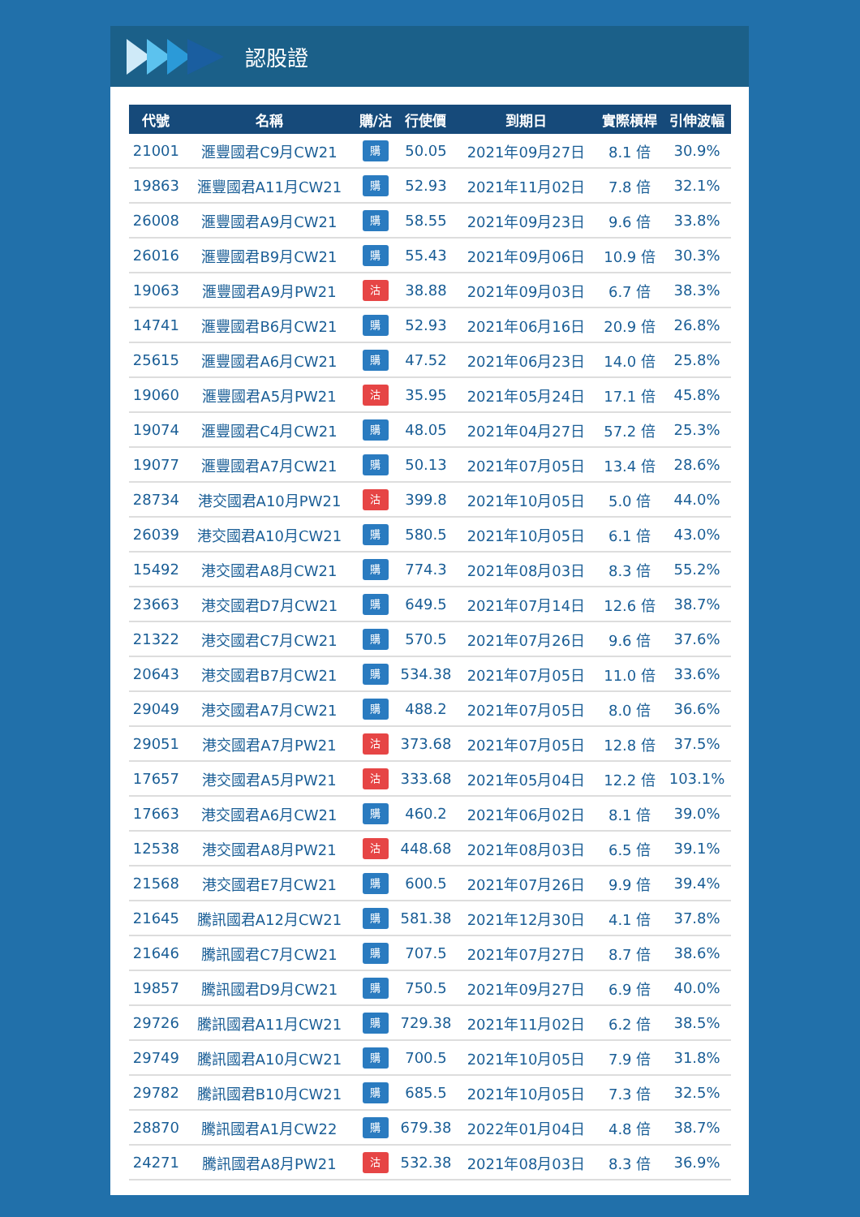認股證
| 代號 | 名稱 | 購/沽 | 行使價 | 到期日 | 實際槓桿 | 引伸波幅 |
| --- | --- | --- | --- | --- | --- | --- |
| 21001 | 滙豐國君C9月CW21 | 購 | 50.05 | 2021年09月27日 | 8.1 倍 | 30.9% |
| 19863 | 滙豐國君A11月CW21 | 購 | 52.93 | 2021年11月02日 | 7.8 倍 | 32.1% |
| 26008 | 滙豐國君A9月CW21 | 購 | 58.55 | 2021年09月23日 | 9.6 倍 | 33.8% |
| 26016 | 滙豐國君B9月CW21 | 購 | 55.43 | 2021年09月06日 | 10.9 倍 | 30.3% |
| 19063 | 滙豐國君A9月PW21 | 沽 | 38.88 | 2021年09月03日 | 6.7 倍 | 38.3% |
| 14741 | 滙豐國君B6月CW21 | 購 | 52.93 | 2021年06月16日 | 20.9 倍 | 26.8% |
| 25615 | 滙豐國君A6月CW21 | 購 | 47.52 | 2021年06月23日 | 14.0 倍 | 25.8% |
| 19060 | 滙豐國君A5月PW21 | 沽 | 35.95 | 2021年05月24日 | 17.1 倍 | 45.8% |
| 19074 | 滙豐國君C4月CW21 | 購 | 48.05 | 2021年04月27日 | 57.2 倍 | 25.3% |
| 19077 | 滙豐國君A7月CW21 | 購 | 50.13 | 2021年07月05日 | 13.4 倍 | 28.6% |
| 28734 | 港交國君A10月PW21 | 沽 | 399.8 | 2021年10月05日 | 5.0 倍 | 44.0% |
| 26039 | 港交國君A10月CW21 | 購 | 580.5 | 2021年10月05日 | 6.1 倍 | 43.0% |
| 15492 | 港交國君A8月CW21 | 購 | 774.3 | 2021年08月03日 | 8.3 倍 | 55.2% |
| 23663 | 港交國君D7月CW21 | 購 | 649.5 | 2021年07月14日 | 12.6 倍 | 38.7% |
| 21322 | 港交國君C7月CW21 | 購 | 570.5 | 2021年07月26日 | 9.6 倍 | 37.6% |
| 20643 | 港交國君B7月CW21 | 購 | 534.38 | 2021年07月05日 | 11.0 倍 | 33.6% |
| 29049 | 港交國君A7月CW21 | 購 | 488.2 | 2021年07月05日 | 8.0 倍 | 36.6% |
| 29051 | 港交國君A7月PW21 | 沽 | 373.68 | 2021年07月05日 | 12.8 倍 | 37.5% |
| 17657 | 港交國君A5月PW21 | 沽 | 333.68 | 2021年05月04日 | 12.2 倍 | 103.1% |
| 17663 | 港交國君A6月CW21 | 購 | 460.2 | 2021年06月02日 | 8.1 倍 | 39.0% |
| 12538 | 港交國君A8月PW21 | 沽 | 448.68 | 2021年08月03日 | 6.5 倍 | 39.1% |
| 21568 | 港交國君E7月CW21 | 購 | 600.5 | 2021年07月26日 | 9.9 倍 | 39.4% |
| 21645 | 騰訊國君A12月CW21 | 購 | 581.38 | 2021年12月30日 | 4.1 倍 | 37.8% |
| 21646 | 騰訊國君C7月CW21 | 購 | 707.5 | 2021年07月27日 | 8.7 倍 | 38.6% |
| 19857 | 騰訊國君D9月CW21 | 購 | 750.5 | 2021年09月27日 | 6.9 倍 | 40.0% |
| 29726 | 騰訊國君A11月CW21 | 購 | 729.38 | 2021年11月02日 | 6.2 倍 | 38.5% |
| 29749 | 騰訊國君A10月CW21 | 購 | 700.5 | 2021年10月05日 | 7.9 倍 | 31.8% |
| 29782 | 騰訊國君B10月CW21 | 購 | 685.5 | 2021年10月05日 | 7.3 倍 | 32.5% |
| 28870 | 騰訊國君A1月CW22 | 購 | 679.38 | 2022年01月04日 | 4.8 倍 | 38.7% |
| 24271 | 騰訊國君A8月PW21 | 沽 | 532.38 | 2021年08月03日 | 8.3 倍 | 36.9% |